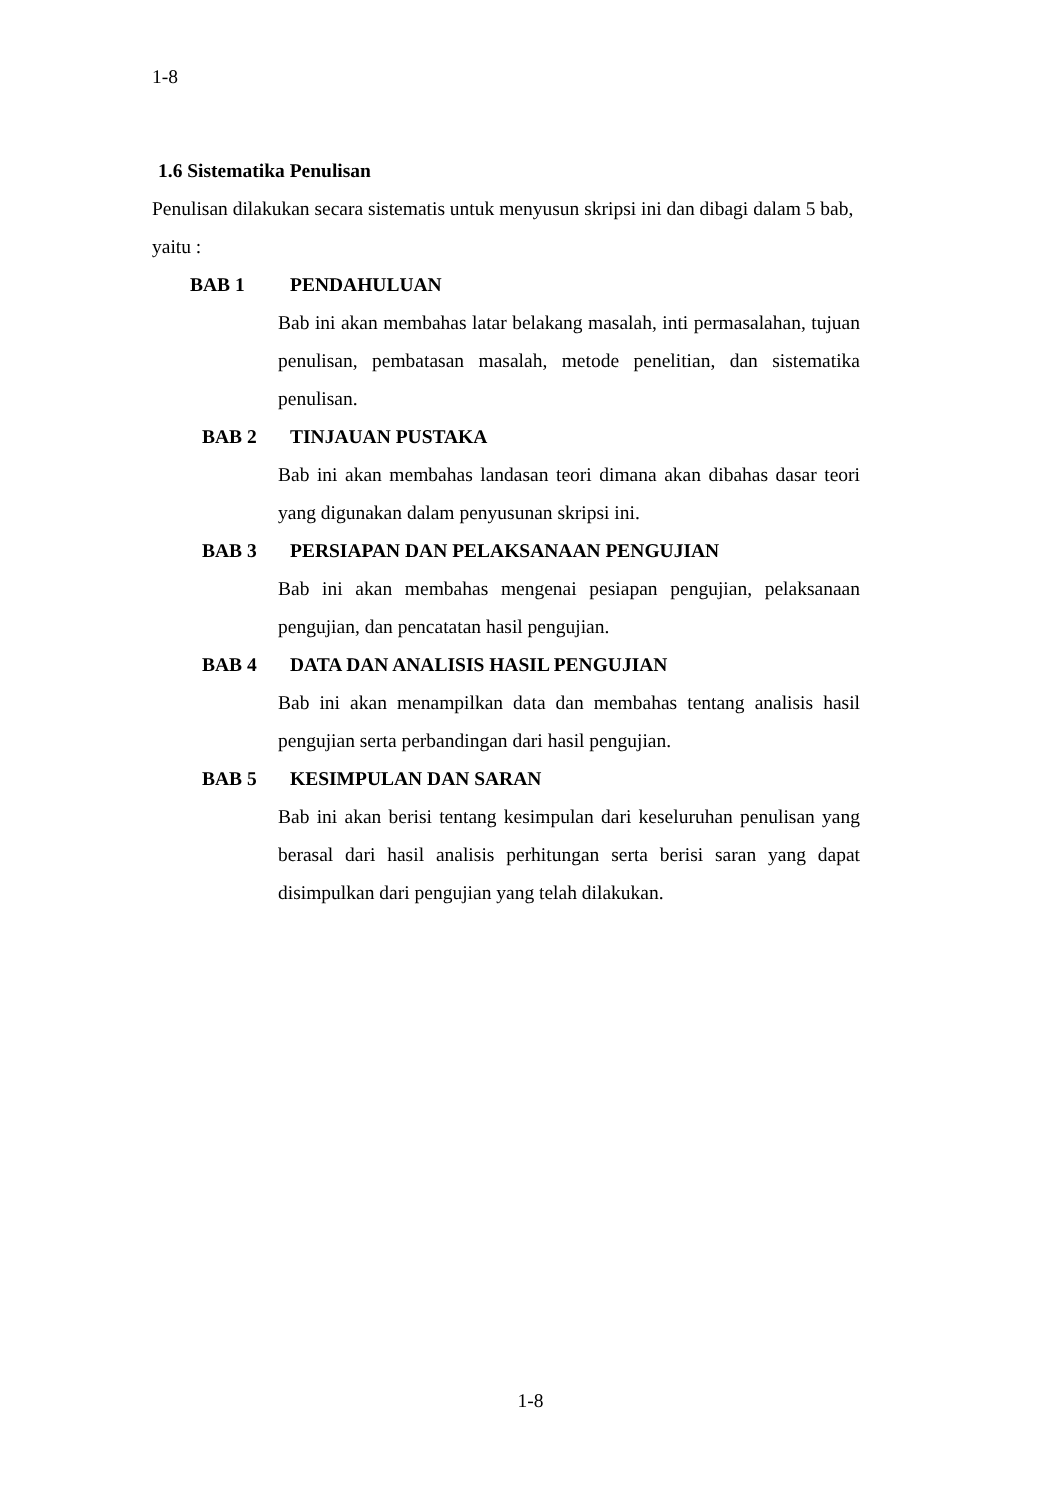1-8
1.6 Sistematika Penulisan
Penulisan dilakukan secara sistematis untuk menyusun skripsi ini dan dibagi dalam 5 bab, yaitu :
BAB 1 PENDAHULUAN
Bab ini akan membahas latar belakang masalah, inti permasalahan, tujuan penulisan, pembatasan masalah, metode penelitian, dan sistematika penulisan.
BAB 2 TINJAUAN PUSTAKA
Bab ini akan membahas landasan teori dimana akan dibahas dasar teori yang digunakan dalam penyusunan skripsi ini.
BAB 3 PERSIAPAN DAN PELAKSANAAN PENGUJIAN
Bab ini akan membahas mengenai pesiapan pengujian, pelaksanaan pengujian, dan pencatatan hasil pengujian.
BAB 4 DATA DAN ANALISIS HASIL PENGUJIAN
Bab ini akan menampilkan data dan membahas tentang analisis hasil pengujian serta perbandingan dari hasil pengujian.
BAB 5 KESIMPULAN DAN SARAN
Bab ini akan berisi tentang kesimpulan dari keseluruhan penulisan yang berasal dari hasil analisis perhitungan serta berisi saran yang dapat disimpulkan dari pengujian yang telah dilakukan.
1-8